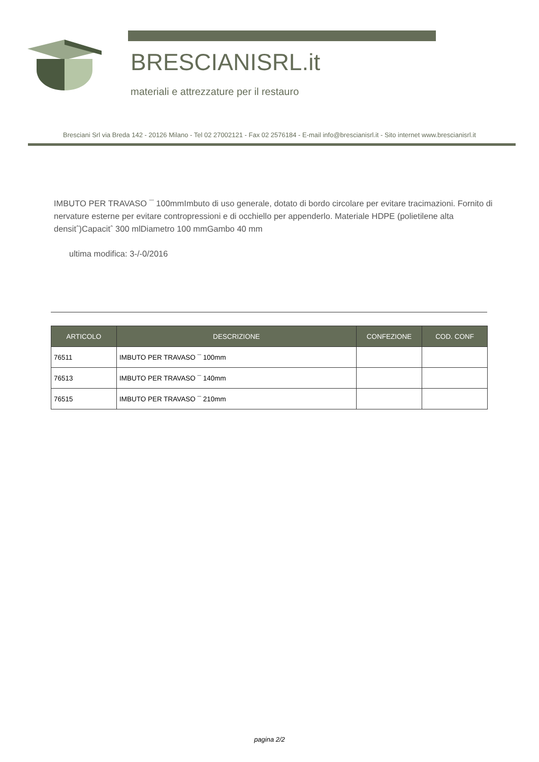BRESCIANISRL.it
materiali e attrezzature per il restauro
Bresciani Srl via Breda 142 - 20126 Milano - Tel 02 27002121 - Fax 02 2576184 - E-mail info@brescianisrl.it - Sito internet www.brescianisrl.it
IMBUTO PER TRAVASO ¯ 100mmImbuto di uso generale, dotato di bordo circolare per evitare tracimazioni. Fornito di nervature esterne per evitare contropressioni e di occhiello per appenderlo. Materiale HDPE (polietilene alta densitˆ)Capacitˆ 300 mlDiametro 100 mmGambo 40 mm
ultima modifica: 3-/-0/2016
| ARTICOLO | DESCRIZIONE | CONFEZIONE | COD. CONF |
| --- | --- | --- | --- |
| 76511 | IMBUTO PER TRAVASO ¯ 100mm | | |
| 76513 | IMBUTO PER TRAVASO ¯ 140mm | | |
| 76515 | IMBUTO PER TRAVASO ¯ 210mm | | |
pagina 2/2